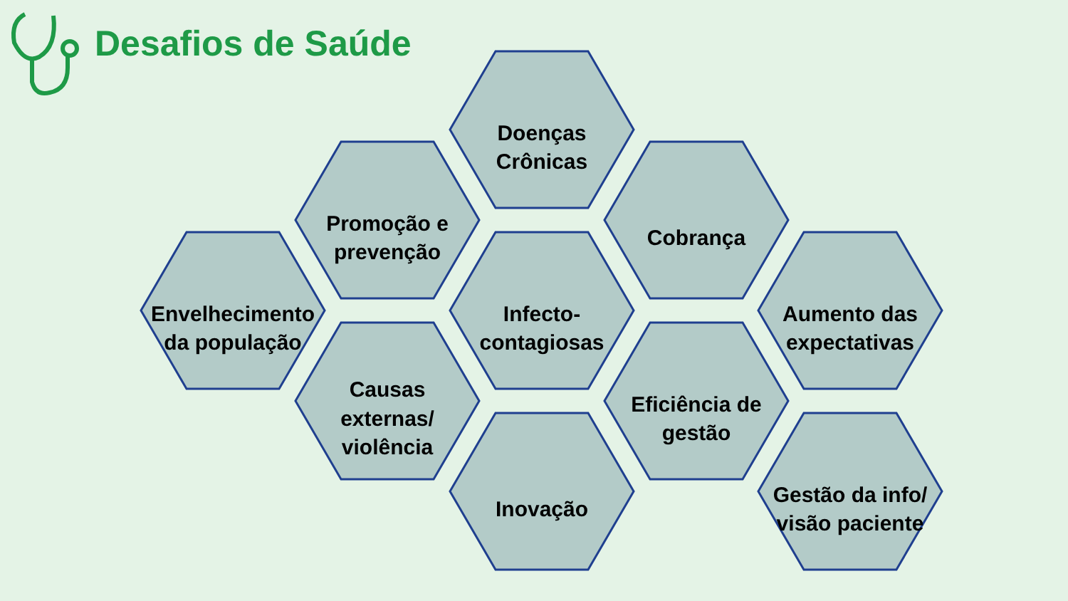Desafios de Saúde
Doenças
Crônicas
Promoção e
prevenção
Cobrança
Envelhecimento
da população
Infecto-
contagiosas
Aumento das
expectativas
Causas
externas/
violência
Eficiência de
gestão
Inovação
Gestão da info/
visão paciente